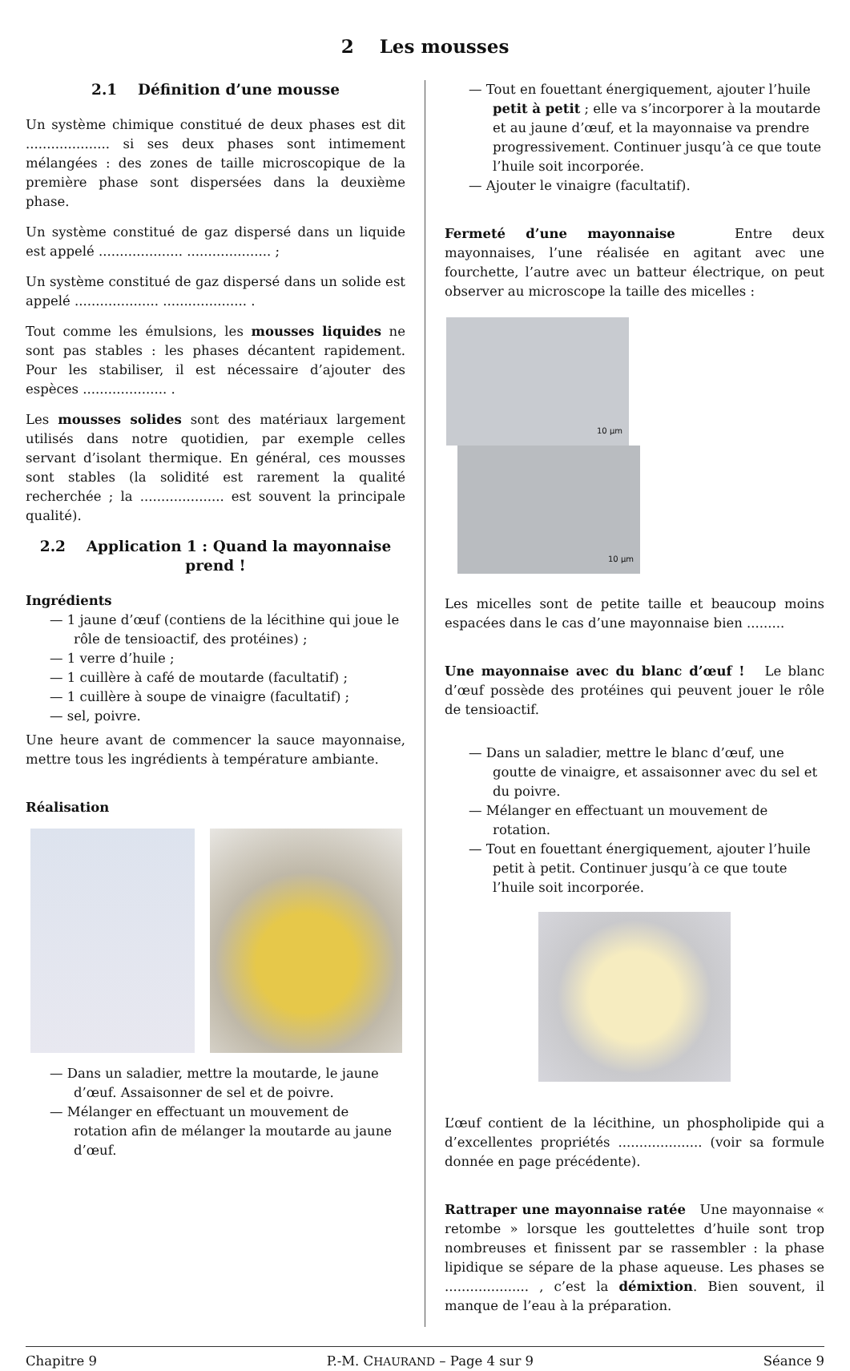2 Les mousses
2.1 Définition d’une mousse
Un système chimique constitué de deux phases est dit .................... si ses deux phases sont intimement mélangées : des zones de taille microscopique de la première phase sont dispersées dans la deuxième phase.
Un système constitué de gaz dispersé dans un liquide est appelé .................... .................... ;
Un système constitué de gaz dispersé dans un solide est appelé .................... .................... .
Tout comme les émulsions, les mousses liquides ne sont pas stables : les phases décantent rapidement. Pour les stabiliser, il est nécessaire d’ajouter des espèces .................... .
Les mousses solides sont des matériaux largement utilisés dans notre quotidien, par exemple celles servant d’isolant thermique. En général, ces mousses sont stables (la solidité est rarement la qualité recherchée ; la .................... est souvent la principale qualité).
2.2 Application 1 : Quand la mayonnaise prend !
Ingrédients
— 1 jaune d’œuf (contiens de la lécithine qui joue le rôle de tensioactif, des protéines) ;
— 1 verre d’huile ;
— 1 cuillère à café de moutarde (facultatif) ;
— 1 cuillère à soupe de vinaigre (facultatif) ;
— sel, poivre.
Une heure avant de commencer la sauce mayonnaise, mettre tous les ingrédients à température ambiante.
Réalisation
— Dans un saladier, mettre la moutarde, le jaune d’œuf. Assaisonner de sel et de poivre.
— Mélanger en effectuant un mouvement de rotation afin de mélanger la moutarde au jaune d’œuf.
— Tout en fouettant énergiquement, ajouter l’huile petit à petit ; elle va s’incorporer à la moutarde et au jaune d’œuf, et la mayonnaise va prendre progressivement. Continuer jusqu’à ce que toute l’huile soit incorporée.
— Ajouter le vinaigre (facultatif).
Fermeté d’une mayonnaise Entre deux mayonnaises, l’une réalisée en agitant avec une fourchette, l’autre avec un batteur électrique, on peut observer au microscope la taille des micelles :
10 µm 10 µm
Les micelles sont de petite taille et beaucoup moins espacées dans le cas d’une mayonnaise bien .........
Une mayonnaise avec du blanc d’œuf ! Le blanc d’œuf possède des protéines qui peuvent jouer le rôle de tensioactif.
— Dans un saladier, mettre le blanc d’œuf, une goutte de vinaigre, et assaisonner avec du sel et du poivre.
— Mélanger en effectuant un mouvement de rotation.
— Tout en fouettant énergiquement, ajouter l’huile petit à petit. Continuer jusqu’à ce que toute l’huile soit incorporée.
L’œuf contient de la lécithine, un phospholipide qui a d’excellentes propriétés .................... (voir sa formule donnée en page précédente).
Rattraper une mayonnaise ratée Une mayonnaise « retombe » lorsque les gouttelettes d’huile sont trop nombreuses et finissent par se rassembler : la phase lipidique se sépare de la phase aqueuse. Les phases se .................... , c’est la démixtion. Bien souvent, il manque de l’eau à la préparation.
Chapitre 9 P.-M. CHAURAND – Page 4 sur 9 Séance 9